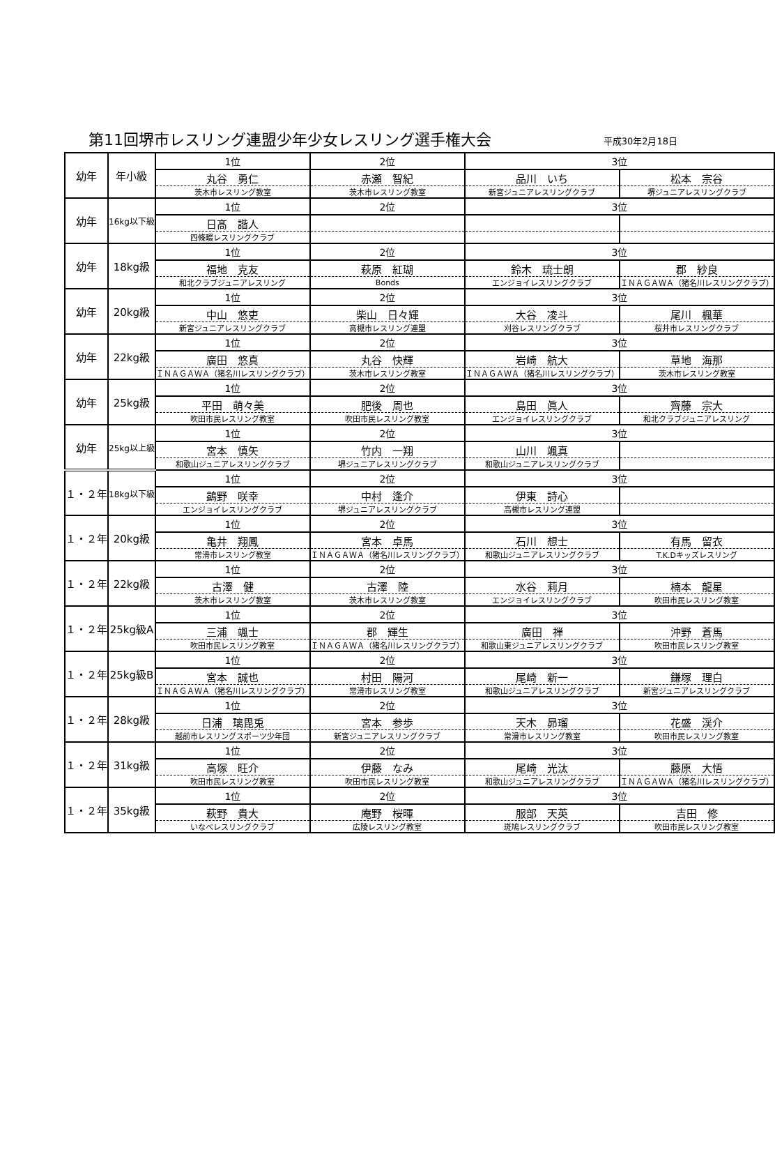第11回堺市レスリング連盟少年少女レスリング選手権大会
平成30年2月18日
| 幼年 | 年小級 | 1位 | 2位 | 3位 | |
| | | 丸谷 勇仁 | 赤瀬 智紀 | 品川 いち | 松本 宗谷 |
| | | 茨木市レスリング教室 | 茨木市レスリング教室 | 新宮ジュニアレスリングクラブ | 堺ジュニアレスリングクラブ |
| 幼年 | 16kg以下級 | 1位 | 2位 | 3位 | |
| | | 日髙 諧人 | | | |
| | | 四條畷レスリングクラブ | | | |
| 幼年 | 18kg級 | 1位 | 2位 | 3位 | |
| | | 福地 克友 | 萩原 紅瑚 | 鈴木 琉士朗 | 郡 紗良 |
| | | 和北クラブジュニアレスリング | Bonds | エンジョイレスリングクラブ | ＩＮＡＧＡＷＡ（猪名川レスリングクラブ） |
| 幼年 | 20kg級 | 1位 | 2位 | 3位 | |
| | | 中山 悠吏 | 柴山 日々輝 | 大谷 凌斗 | 尾川 楓華 |
| | | 新宮ジュニアレスリングクラブ | 高槻市レスリング連盟 | 刈谷レスリングクラブ | 桜井市レスリングクラブ |
| 幼年 | 22kg級 | 1位 | 2位 | 3位 | |
| | | 廣田 悠真 | 丸谷 快輝 | 岩崎 航大 | 草地 海那 |
| | | ＩＮＡＧＡＷＡ（猪名川レスリングクラブ） | 茨木市レスリング教室 | ＩＮＡＧＡＷＡ（猪名川レスリングクラブ） | 茨木市レスリング教室 |
| 幼年 | 25kg級 | 1位 | 2位 | 3位 | |
| | | 平田 萌々美 | 肥後 周也 | 島田 眞人 | 齊藤 宗大 |
| | | 吹田市民レスリング教室 | 吹田市民レスリング教室 | エンジョイレスリングクラブ | 和北クラブジュニアレスリング |
| 幼年 | 25kg以上級 | 1位 | 2位 | 3位 | |
| | | 宮本 慎矢 | 竹内 一翔 | 山川 颯真 | |
| | | 和歌山ジュニアレスリングクラブ | 堺ジュニアレスリングクラブ | 和歌山ジュニアレスリングクラブ | |
| １・２年 | 18kg以下級 | 1位 | 2位 | 3位 | |
| | | 鷁野 咲幸 | 中村 逢介 | 伊東 詩心 | |
| | | エンジョイレスリングクラブ | 堺ジュニアレスリングクラブ | 高槻市レスリング連盟 | |
| １・２年 | 20kg級 | 1位 | 2位 | 3位 | |
| | | 亀井 翔鳳 | 宮本 卓馬 | 石川 想士 | 有馬 留衣 |
| | | 常滑市レスリング教室 | ＩＮＡＧＡＷＡ（猪名川レスリングクラブ） | 和歌山ジュニアレスリングクラブ | T.K.Dキッズレスリング |
| １・２年 | 22kg級 | 1位 | 2位 | 3位 | |
| | | 古澤 健 | 古澤 陸 | 水谷 莉月 | 楠本 龍星 |
| | | 茨木市レスリング教室 | 茨木市レスリング教室 | エンジョイレスリングクラブ | 吹田市民レスリング教室 |
| １・２年 | 25kg級A | 1位 | 2位 | 3位 | |
| | | 三浦 颯士 | 郡 輝生 | 廣田 禅 | 沖野 蒼馬 |
| | | 吹田市民レスリング教室 | ＩＮＡＧＡＷＡ（猪名川レスリングクラブ） | 和歌山東ジュニアレスリングクラブ | 吹田市民レスリング教室 |
| １・２年 | 25kg級B | 1位 | 2位 | 3位 | |
| | | 宮本 誠也 | 村田 陽河 | 尾崎 新一 | 鎌塚 理白 |
| | | ＩＮＡＧＡＷＡ（猪名川レスリングクラブ） | 常滑市レスリング教室 | 和歌山ジュニアレスリングクラブ | 新宮ジュニアレスリングクラブ |
| １・２年 | 28kg級 | 1位 | 2位 | 3位 | |
| | | 日浦 璃毘兎 | 宮本 参歩 | 天木 昴瑠 | 花盛 渓介 |
| | | 越前市レスリングスポーツ少年団 | 新宮ジュニアレスリングクラブ | 常滑市レスリング教室 | 吹田市民レスリング教室 |
| １・２年 | 31kg級 | 1位 | 2位 | 3位 | |
| | | 高塚 旺介 | 伊藤 なみ | 尾崎 光汰 | 藤原 大悟 |
| | | 吹田市民レスリング教室 | 吹田市民レスリング教室 | 和歌山ジュニアレスリングクラブ | ＩＮＡＧＡＷＡ（猪名川レスリングクラブ） |
| １・２年 | 35kg級 | 1位 | 2位 | 3位 | |
| | | 萩野 貴大 | 庵野 桜暉 | 服部 天英 | 吉田 修 |
| | | いなべレスリングクラブ | 広陵レスリング教室 | 斑鳩レスリングクラブ | 吹田市民レスリング教室 |